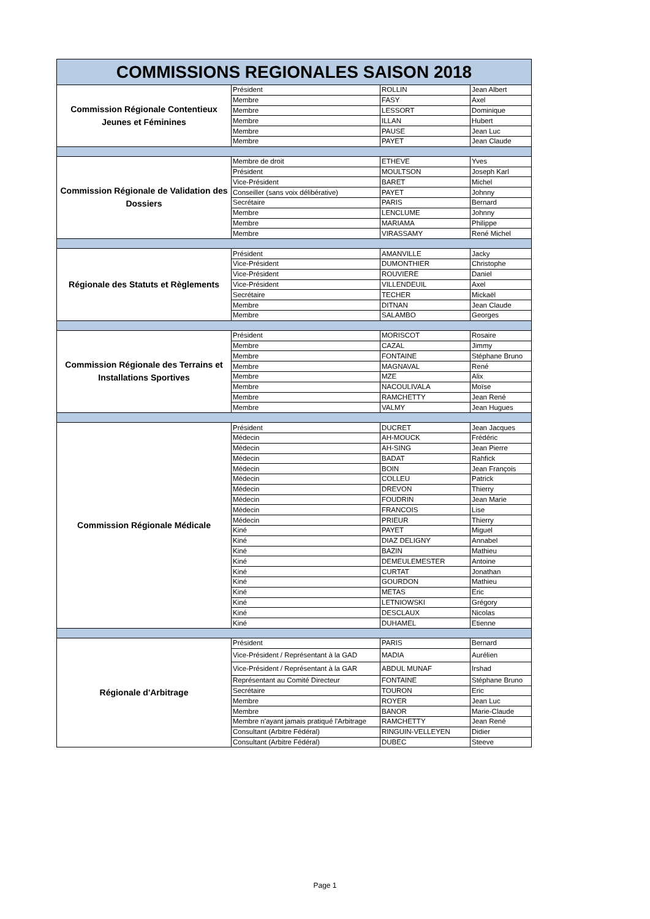| COMMISSIONS REGIONALES SAISON 2018 | | | |
| Commission Régionale Contentieux Jeunes et Féminines | Président | ROLLIN | Jean Albert |
| | Membre | FASY | Axel |
| | Membre | LESSORT | Dominique |
| | Membre | ILLAN | Hubert |
| | Membre | PAUSE | Jean Luc |
| | Membre | PAYET | Jean Claude |
| Commission Régionale de Validation des Dossiers | Membre de droit | ETHEVE | Yves |
| | Président | MOULTSON | Joseph Karl |
| | Vice-Président | BARET | Michel |
| | Conseiller (sans voix délibérative) | PAYET | Johnny |
| | Secrétaire | PARIS | Bernard |
| | Membre | LENCLUME | Johnny |
| | Membre | MARIAMA | Philippe |
| | Membre | VIRASSAMY | René Michel |
| Régionale des Statuts et Règlements | Président | AMANVILLE | Jacky |
| | Vice-Président | DUMONTHIER | Christophe |
| | Vice-Président | ROUVIERE | Daniel |
| | Vice-Président | VILLENDEUIL | Axel |
| | Secrétaire | TECHER | Mickaël |
| | Membre | DITNAN | Jean Claude |
| | Membre | SALAMBO | Georges |
| Commission Régionale des Terrains et Installations Sportives | Président | MORISCOT | Rosaire |
| | Membre | CAZAL | Jimmy |
| | Membre | FONTAINE | Stéphane Bruno |
| | Membre | MAGNAVAL | René |
| | Membre | MZE | Alix |
| | Membre | NACOULIVALA | Moïse |
| | Membre | RAMCHETTY | Jean René |
| | Membre | VALMY | Jean Hugues |
| Commission Régionale Médicale | Président | DUCRET | Jean Jacques |
| | Médecin | AH-MOUCK | Frédéric |
| | Médecin | AH-SING | Jean Pierre |
| | Médecin | BADAT | Rahfick |
| | Médecin | BOIN | Jean François |
| | Médecin | COLLEU | Patrick |
| | Médecin | DREVON | Thierry |
| | Médecin | FOUDRIN | Jean Marie |
| | Médecin | FRANCOIS | Lise |
| | Médecin | PRIEUR | Thierry |
| | Kiné | PAYET | Miguel |
| | Kiné | DIAZ DELIGNY | Annabel |
| | Kiné | BAZIN | Mathieu |
| | Kiné | DEMEULEMESTER | Antoine |
| | Kiné | CURTAT | Jonathan |
| | Kiné | GOURDON | Mathieu |
| | Kiné | METAS | Eric |
| | Kiné | LETNIOWSKI | Grégory |
| | Kiné | DESCLAUX | Nicolas |
| | Kiné | DUHAMEL | Etienne |
| Régionale d'Arbitrage | Président | PARIS | Bernard |
| | Vice-Président / Représentant à la GAD | MADIA | Aurélien |
| | Vice-Président / Représentant à la GAR | ABDUL MUNAF | Irshad |
| | Représentant au Comité Directeur | FONTAINE | Stéphane Bruno |
| | Secrétaire | TOURON | Eric |
| | Membre | ROYER | Jean Luc |
| | Membre | BANOR | Marie-Claude |
| | Membre n'ayant jamais pratiqué l'Arbitrage | RAMCHETTY | Jean René |
| | Consultant (Arbitre Fédéral) | RINGUIN-VELLEYEN | Didier |
| | Consultant (Arbitre Fédéral) | DUBEC | Steeve |
Page 1